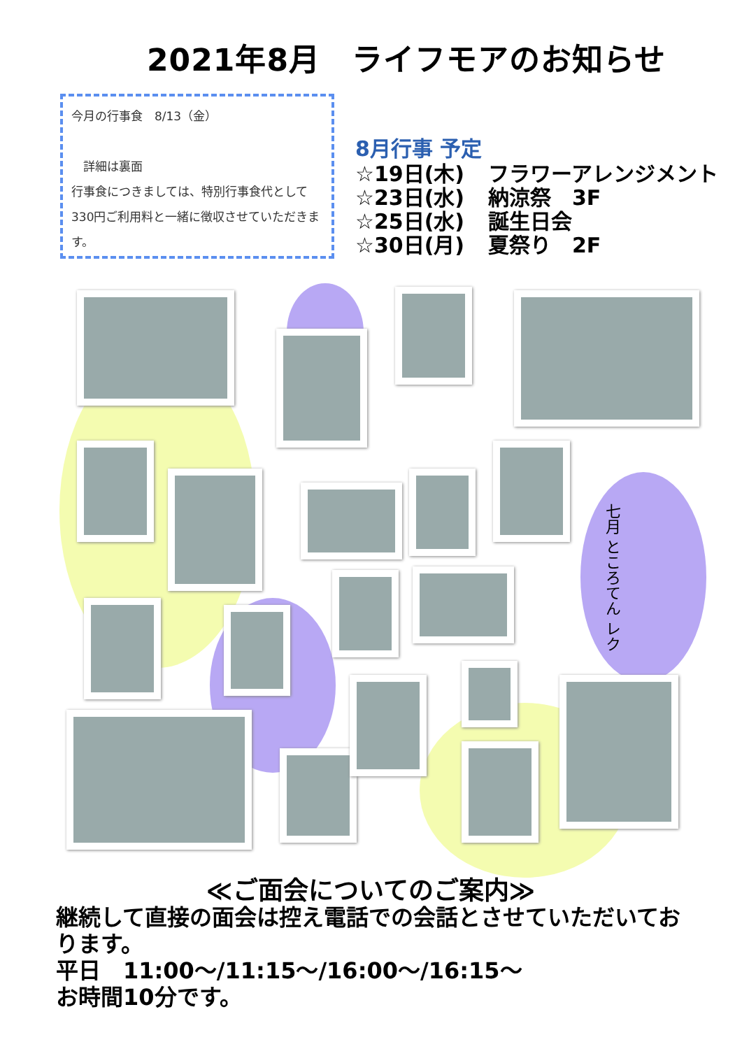2021年8月　ライフモアのお知らせ
今月の行事食　8/13（金）
　詳細は裏面
行事食につきましては、特別行事食代として330円ご利用料と一緒に徴収させていただきます。
8月行事 予定
☆19日(木) フラワーアレンジメント
☆23日(水) 納涼祭　3F
☆25日(水) 誕生日会
☆30日(月) 夏祭り　2F
七月 ところてん レク
≪ご面会についてのご案内≫
継続して直接の面会は控え電話での会話とさせていただいております。
平日　11:00～/11:15～/16:00～/16:15～
お時間10分です。